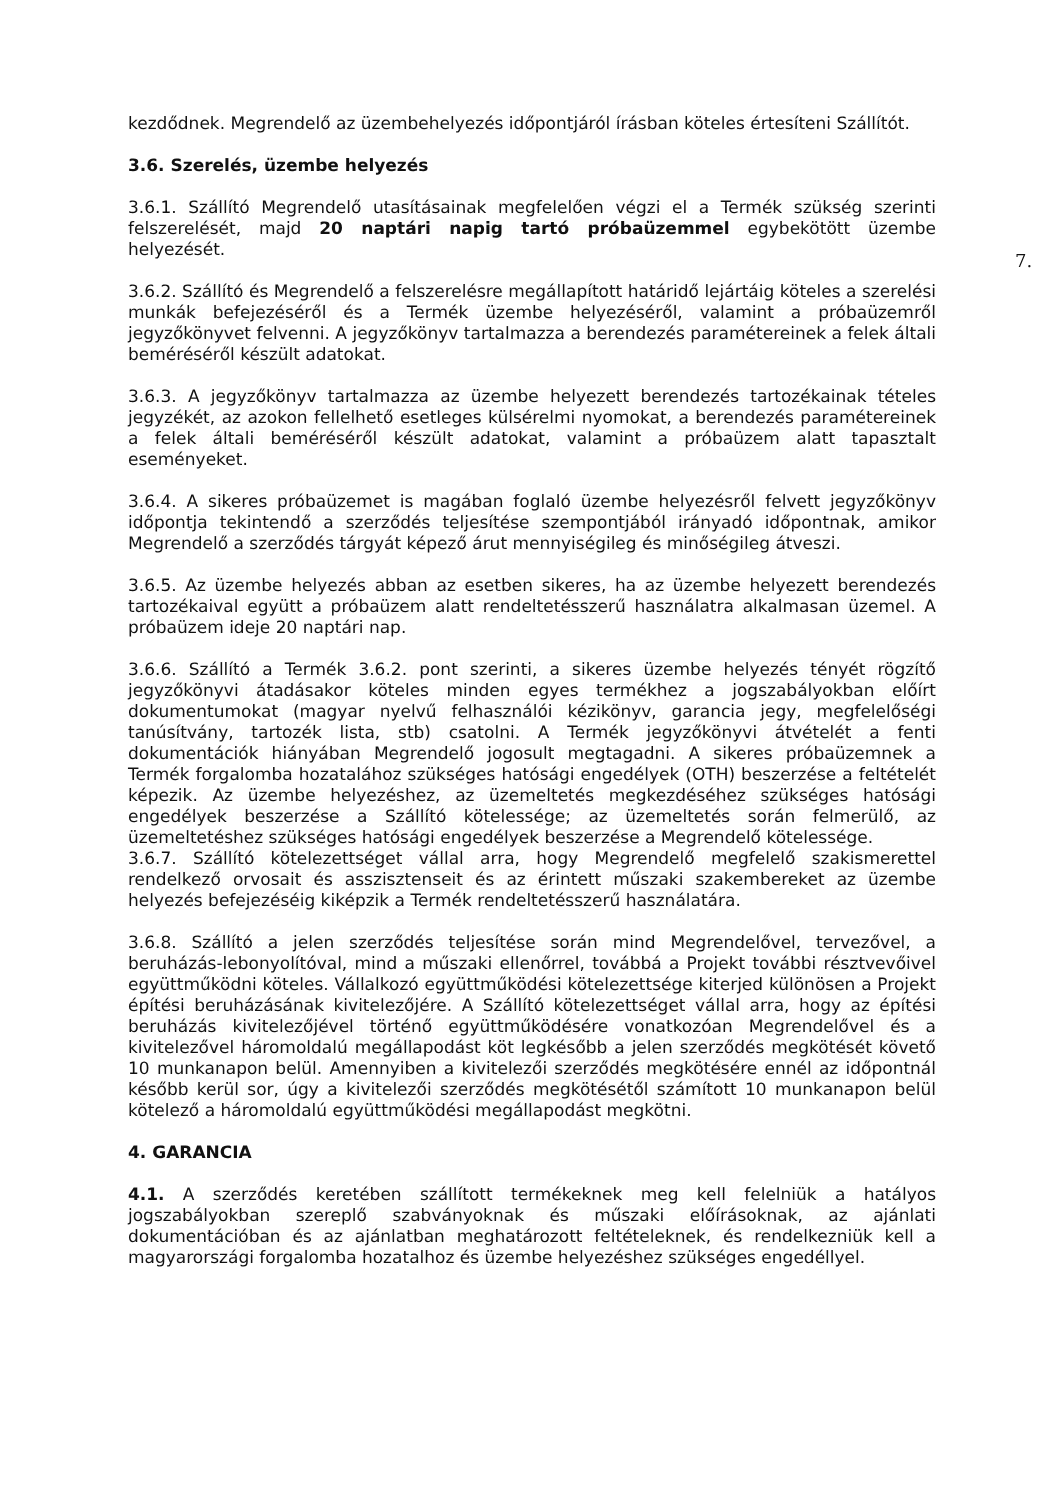7.
kezdődnek. Megrendelő az üzembehelyezés időpontjáról írásban köteles értesíteni Szállítót.
3.6. Szerelés, üzembe helyezés
3.6.1. Szállító Megrendelő utasításainak megfelelően végzi el a Termék szükség szerinti felszerelését, majd 20 naptári napig tartó próbaüzemmel egybekötött üzembe helyezését.
3.6.2. Szállító és Megrendelő a felszerelésre megállapított határidő lejártáig köteles a szerelési munkák befejezéséről és a Termék üzembe helyezéséről, valamint a próbaüzemről jegyzőkönyvet felvenni. A jegyzőkönyv tartalmazza a berendezés paramétereinek a felek általi beméréséről készült adatokat.
3.6.3. A jegyzőkönyv tartalmazza az üzembe helyezett berendezés tartozékainak tételes jegyzékét, az azokon fellelhető esetleges külsérelmi nyomokat, a berendezés paramétereinek a felek általi beméréséről készült adatokat, valamint a próbaüzem alatt tapasztalt eseményeket.
3.6.4. A sikeres próbaüzemet is magában foglaló üzembe helyezésről felvett jegyzőkönyv időpontja tekintendő a szerződés teljesítése szempontjából irányadó időpontnak, amikor Megrendelő a szerződés tárgyát képező árut mennyiségileg és minőségileg átveszi.
3.6.5. Az üzembe helyezés abban az esetben sikeres, ha az üzembe helyezett berendezés tartozékaival együtt a próbaüzem alatt rendeltetésszerű használatra alkalmasan üzemel. A próbaüzem ideje 20 naptári nap.
3.6.6. Szállító a Termék 3.6.2. pont szerinti, a sikeres üzembe helyezés tényét rögzítő jegyzőkönyvi átadásakor köteles minden egyes termékhez a jogszabályokban előírt dokumentumokat (magyar nyelvű felhasználói kézikönyv, garancia jegy, megfelelőségi tanúsítvány, tartozék lista, stb) csatolni. A Termék jegyzőkönyvi átvételét a fenti dokumentációk hiányában Megrendelő jogosult megtagadni. A sikeres próbaüzemnek a Termék forgalomba hozatalához szükséges hatósági engedélyek (OTH) beszerzése a feltételét képezik. Az üzembe helyezéshez, az üzemeltetés megkezdéséhez szükséges hatósági engedélyek beszerzése a Szállító kötelessége; az üzemeltetés során felmerülő, az üzemeltetéshez szükséges hatósági engedélyek beszerzése a Megrendelő kötelessége.
3.6.7. Szállító kötelezettséget vállal arra, hogy Megrendelő megfelelő szakismerettel rendelkező orvosait és asszisztenseit és az érintett műszaki szakembereket az üzembe helyezés befejezéséig kiképzik a Termék rendeltetésszerű használatára.
3.6.8. Szállító a jelen szerződés teljesítése során mind Megrendelővel, tervezővel, a beruházás-lebonyolítóval, mind a műszaki ellenőrrel, továbbá a Projekt további résztvevőivel együttműködni köteles. Vállalkozó együttműködési kötelezettsége kiterjed különösen a Projekt építési beruházásának kivitelezőjére. A Szállító kötelezettséget vállal arra, hogy az építési beruházás kivitelezőjével történő együttműködésére vonatkozóan Megrendelővel és a kivitelezővel háromoldalú megállapodást köt legkésőbb a jelen szerződés megkötését követő 10 munkanapon belül. Amennyiben a kivitelezői szerződés megkötésére ennél az időpontnál később kerül sor, úgy a kivitelezői szerződés megkötésétől számított 10 munkanapon belül kötelező a háromoldalú együttműködési megállapodást megkötni.
4. GARANCIA
4.1. A szerződés keretében szállított termékeknek meg kell felelniük a hatályos jogszabályokban szereplő szabványoknak és műszaki előírásoknak, az ajánlati dokumentációban és az ajánlatban meghatározott feltételeknek, és rendelkezniük kell a magyarországi forgalomba hozatalhoz és üzembe helyezéshez szükséges engedéllyel.